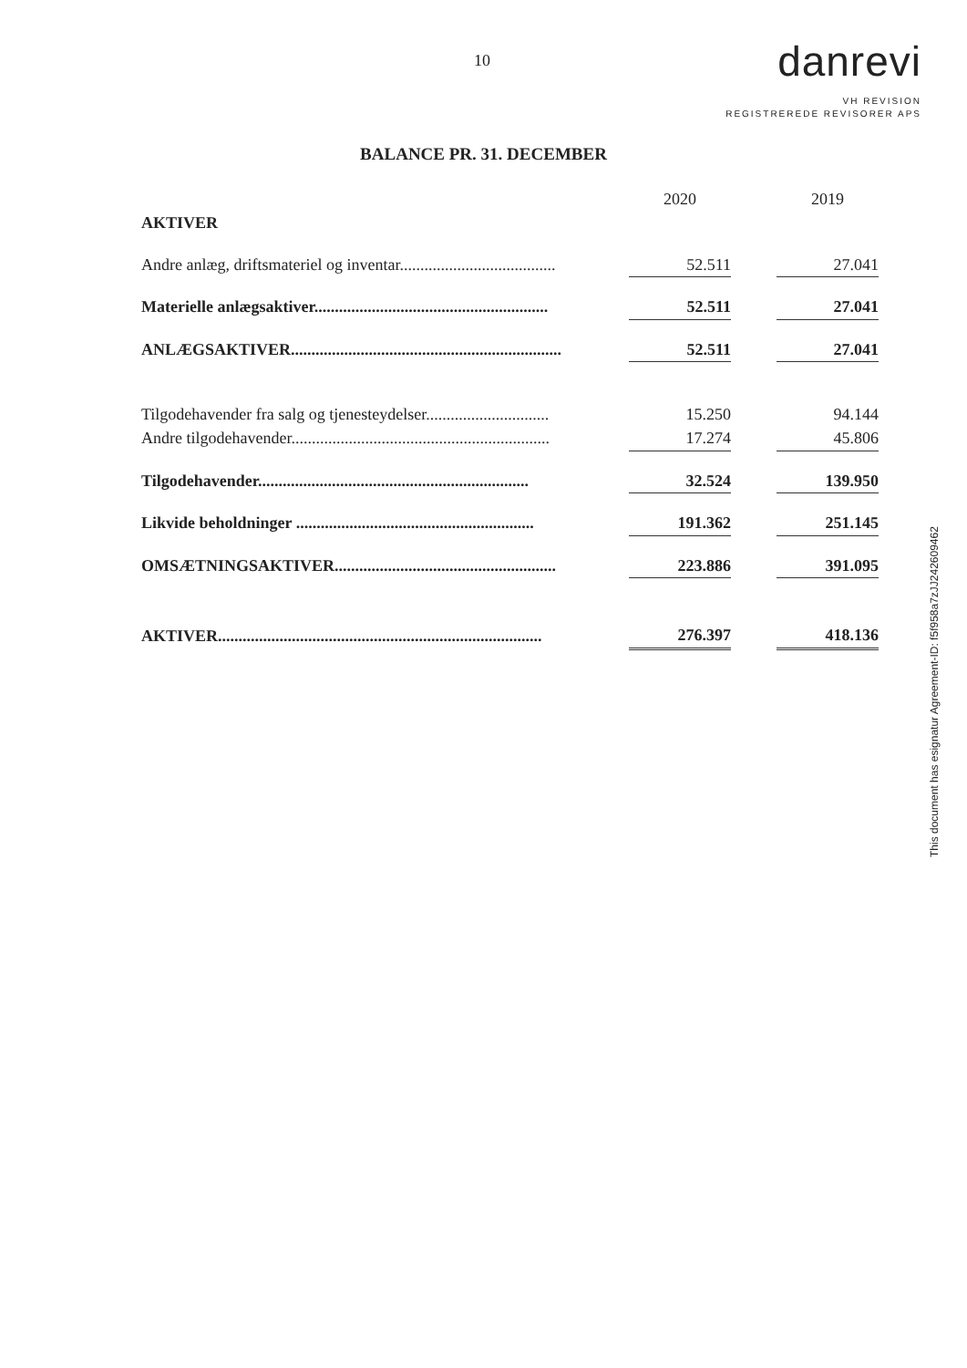10
danrevi
VH REVISION
REGISTREREDE REVISORER APS
BALANCE PR. 31. DECEMBER
| | | 2020 | | 2019 |
| AKTIVER | | | | |
| Andre anlæg, driftsmateriel og inventar...................................... | | 52.511 | | 27.041 |
| Materielle anlægsaktiver......................................................... | | 52.511 | | 27.041 |
| ANLÆGSAKTIVER.................................................................. | | 52.511 | | 27.041 |
| Tilgodehavender fra salg og tjenesteydelser.............................. | | 15.250 | | 94.144 |
| Andre tilgodehavender............................................................... | | 17.274 | | 45.806 |
| Tilgodehavender.................................................................. | | 32.524 | | 139.950 |
| Likvide beholdninger .......................................................... | | 191.362 | | 251.145 |
| OMSÆTNINGSAKTIVER...................................................... | | 223.886 | | 391.095 |
| AKTIVER............................................................................... | | 276.397 | | 418.136 |
This document has esignatur Agreement-ID: f5f958a7zJJ242609462